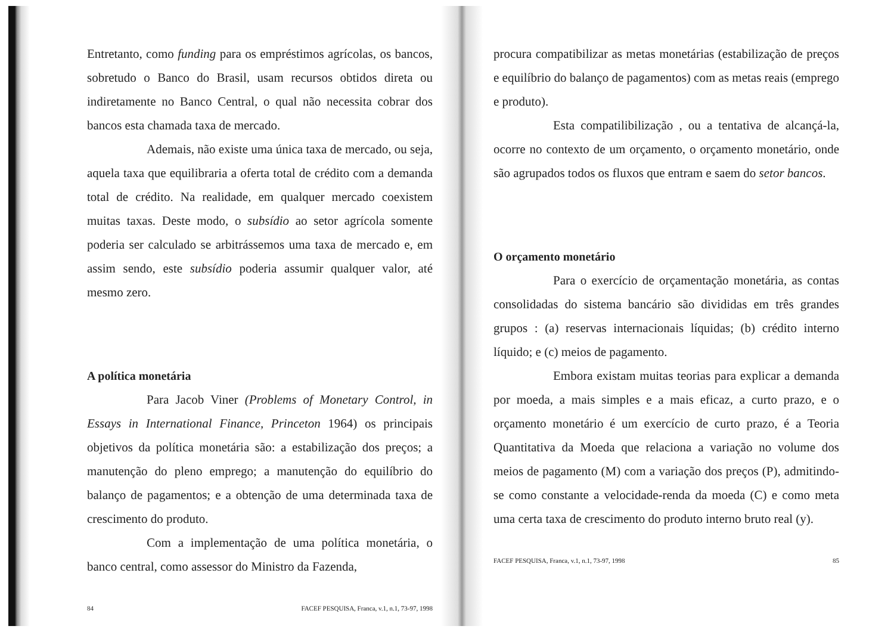Entretanto, como funding para os empréstimos agrícolas, os bancos, sobretudo o Banco do Brasil, usam recursos obtidos direta ou indiretamente no Banco Central, o qual não necessita cobrar dos bancos esta chamada taxa de mercado.
Ademais, não existe uma única taxa de mercado, ou seja, aquela taxa que equilibraria a oferta total de crédito com a demanda total de crédito. Na realidade, em qualquer mercado coexistem muitas taxas. Deste modo, o subsídio ao setor agrícola somente poderia ser calculado se arbitrássemos uma taxa de mercado e, em assim sendo, este subsídio poderia assumir qualquer valor, até mesmo zero.
A política monetária
Para Jacob Viner (Problems of Monetary Control, in Essays in International Finance, Princeton 1964) os principais objetivos da política monetária são: a estabilização dos preços; a manutenção do pleno emprego; a manutenção do equilíbrio do balanço de pagamentos; e a obtenção de uma determinada taxa de crescimento do produto.
Com a implementação de uma política monetária, o banco central, como assessor do Ministro da Fazenda,
84 FACEF PESQUISA, Franca, v.1, n.1, 73-97, 1998
procura compatibilizar as metas monetárias (estabilização de preços e equilíbrio do balanço de pagamentos) com as metas reais (emprego e produto).
Esta compatilibilização , ou a tentativa de alcançá-la, ocorre no contexto de um orçamento, o orçamento monetário, onde são agrupados todos os fluxos que entram e saem do setor bancos.
O orçamento monetário
Para o exercício de orçamentação monetária, as contas consolidadas do sistema bancário são divididas em três grandes grupos : (a) reservas internacionais líquidas; (b) crédito interno líquido; e (c) meios de pagamento.
Embora existam muitas teorias para explicar a demanda por moeda, a mais simples e a mais eficaz, a curto prazo, e o orçamento monetário é um exercício de curto prazo, é a Teoria Quantitativa da Moeda que relaciona a variação no volume dos meios de pagamento (M) com a variação dos preços (P), admitindo-se como constante a velocidade-renda da moeda (C) e como meta uma certa taxa de crescimento do produto interno bruto real (y).
FACEF PESQUISA, Franca, v.1, n.1, 73-97, 1998 85